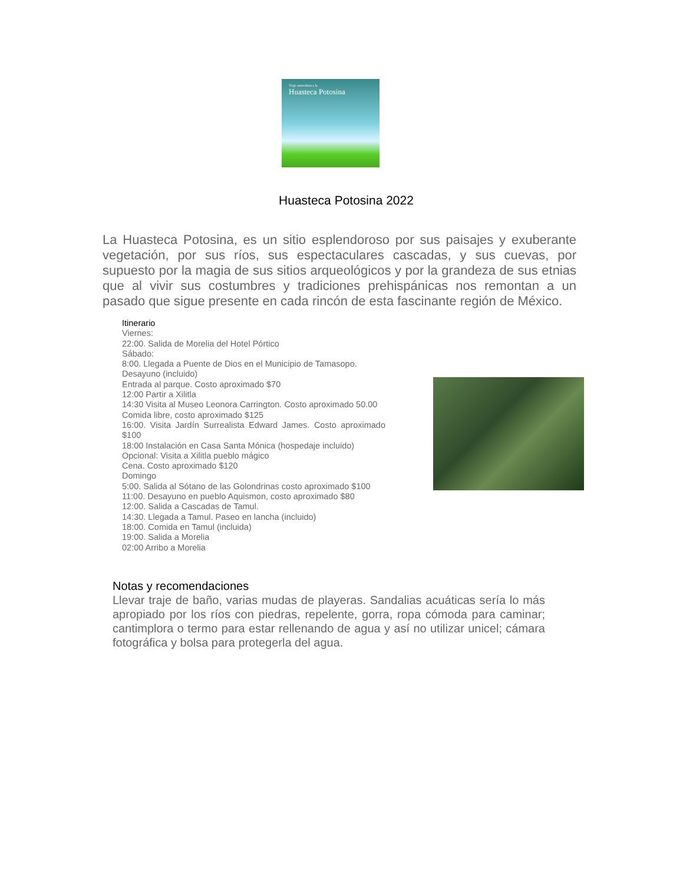Viaje surrealista a la
Huasteca Potosina
Huasteca Potosina 2022
La Huasteca Potosina, es un sitio esplendoroso por sus paisajes y exuberante vegetación, por sus ríos, sus espectaculares cascadas, y sus cuevas, por supuesto por la magia de sus sitios arqueológicos y por la grandeza de sus etnias que al vivir sus costumbres y tradiciones prehispánicas nos remontan a un pasado que sigue presente en cada rincón de esta fascinante región de México.
Itinerario
Viernes:
22:00. Salida de Morelia del Hotel Pórtico
Sábado:
8:00. Llegada a Puente de Dios en el Municipio de Tamasopo.
Desayuno (incluido)
Entrada al parque. Costo aproximado $70
12:00 Partir a Xilitla
14:30 Visita al Museo Leonora Carrington. Costo aproximado 50.00
Comida libre, costo aproximado $125
16:00. Visita Jardín Surrealista Edward James. Costo aproximado $100
18:00 Instalación en Casa Santa Mónica (hospedaje incluido)
Opcional: Visita a Xilitla pueblo mágico
Cena. Costo aproximado $120
Domingo
5:00. Salida al Sótano de las Golondrinas costo aproximado $100
11:00. Desayuno en pueblo Aquismon, costo aproximado $80
12:00. Salida a Cascadas de Tamul.
14:30. Llegada a Tamul. Paseo en lancha (incluido)
18:00. Comida en Tamul (incluida)
19:00. Salida a Morelia
02:00 Arribo a Morelia
Notas y recomendaciones
Llevar traje de baño, varias mudas de playeras. Sandalias acuáticas sería lo más apropiado por los ríos con piedras, repelente, gorra, ropa cómoda para caminar; cantimplora o termo para estar rellenando de agua y así no utilizar unicel; cámara fotográfica y bolsa para protegerla del agua.